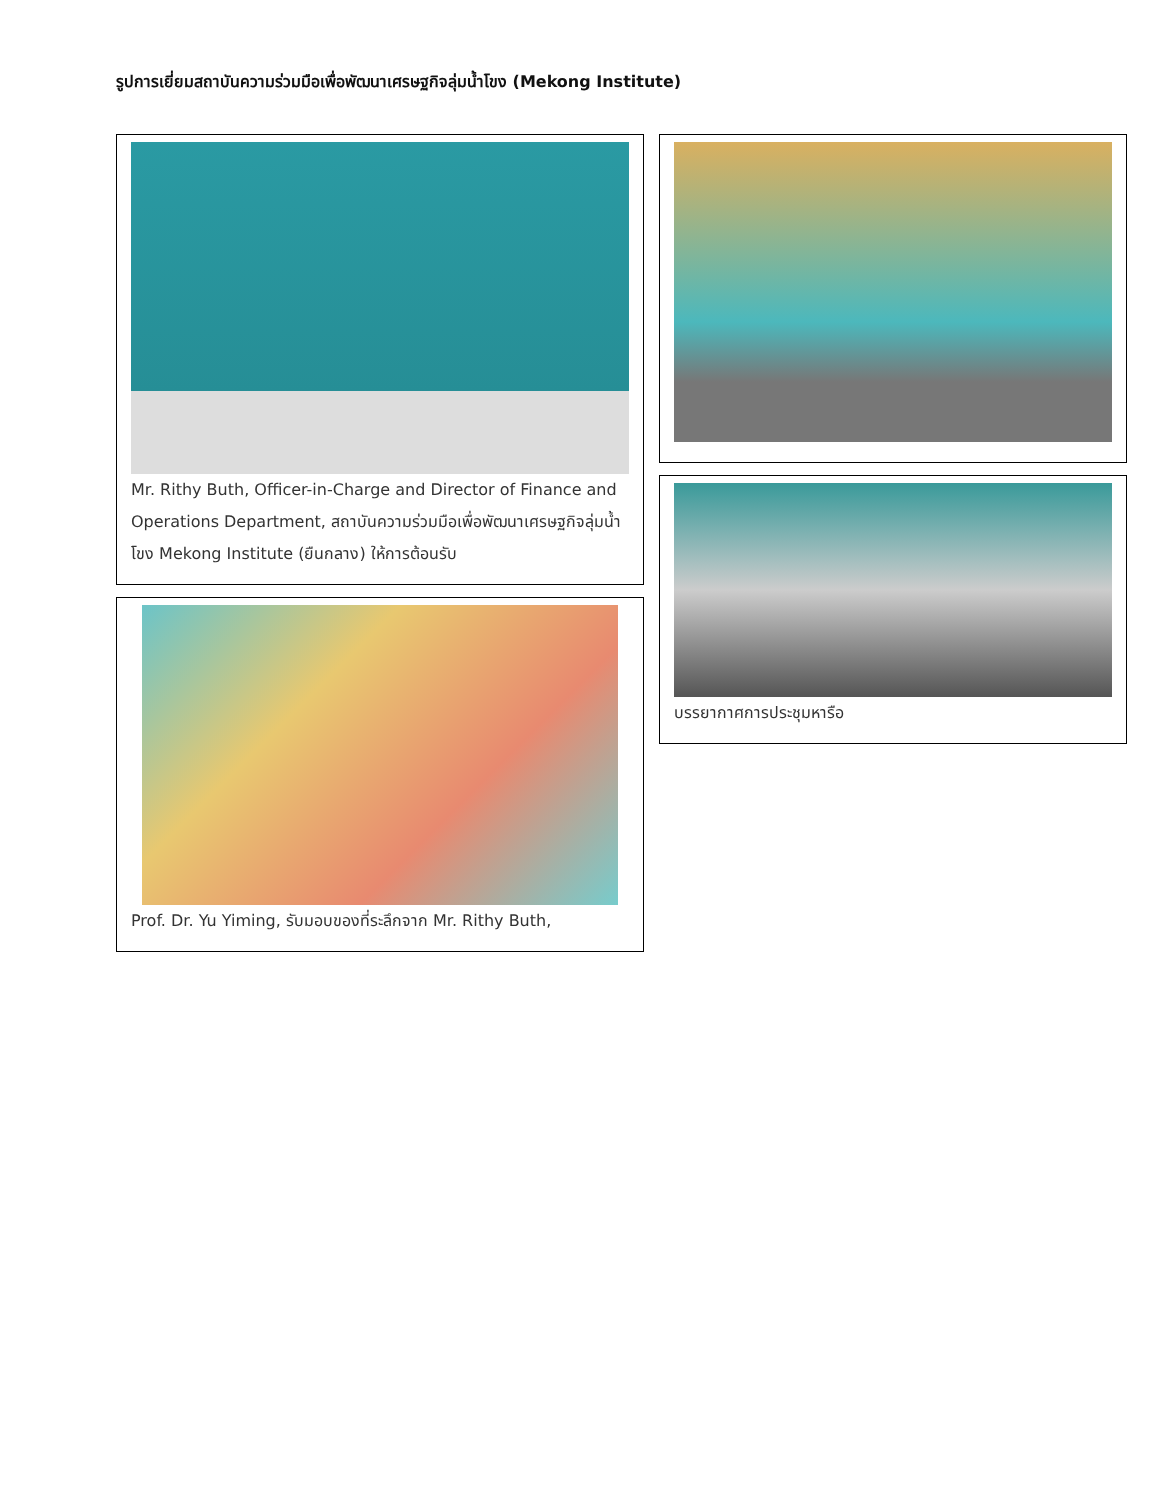รูปการเยี่ยมสถาบันความร่วมมือเพื่อพัฒนาเศรษฐกิจลุ่มน้ำโขง (Mekong Institute)
Mr. Rithy Buth, Officer-in-Charge and Director of Finance and Operations Department, สถาบันความร่วมมือเพื่อพัฒนาเศรษฐกิจลุ่มน้ำโขง Mekong Institute (ยืนกลาง) ให้การต้อนรับ
Prof. Dr. Yu Yiming, รับมอบของที่ระลึกจาก Mr. Rithy Buth,
บรรยากาศการประชุมหารือ